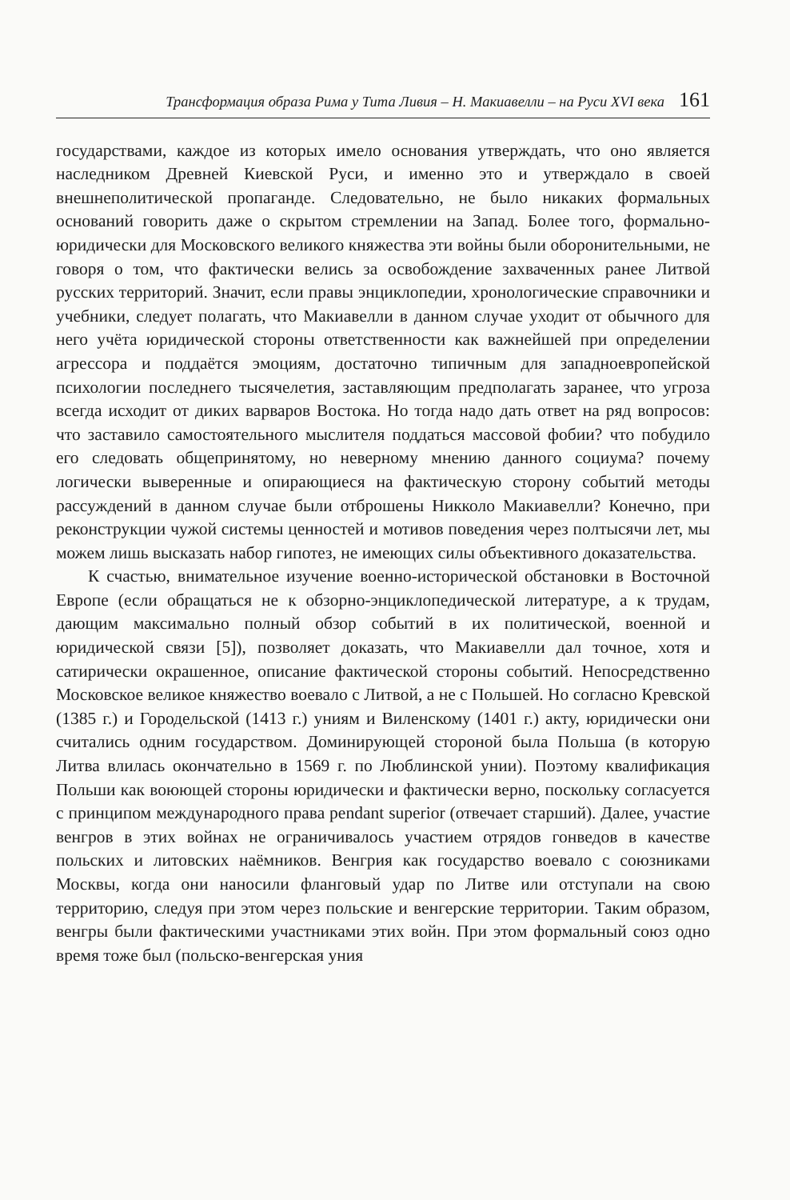Трансформация образа Рима у Тита Ливия – Н. Макиавелли – на Руси XVI века 161
государствами, каждое из которых имело основания утверждать, что оно является наследником Древней Киевской Руси, и именно это и утверждало в своей внешнеполитической пропаганде. Следовательно, не было никаких формальных оснований говорить даже о скрытом стремлении на Запад. Более того, формально-юридически для Московского великого княжества эти войны были оборонительными, не говоря о том, что фактически велись за освобождение захваченных ранее Литвой русских территорий. Значит, если правы энциклопедии, хронологические справочники и учебники, следует полагать, что Макиавелли в данном случае уходит от обычного для него учёта юридической стороны ответственности как важнейшей при определении агрессора и поддаётся эмоциям, достаточно типичным для западноевропейской психологии последнего тысячелетия, заставляющим предполагать заранее, что угроза всегда исходит от диких варваров Востока. Но тогда надо дать ответ на ряд вопросов: что заставило самостоятельного мыслителя поддаться массовой фобии? что побудило его следовать общепринятому, но неверному мнению данного социума? почему логически выверенные и опирающиеся на фактическую сторону событий методы рассуждений в данном случае были отброшены Никколо Макиавелли? Конечно, при реконструкции чужой системы ценностей и мотивов поведения через полтысячи лет, мы можем лишь высказать набор гипотез, не имеющих силы объективного доказательства.
К счастью, внимательное изучение военно-исторической обстановки в Восточной Европе (если обращаться не к обзорно-энциклопедической литературе, а к трудам, дающим максимально полный обзор событий в их политической, военной и юридической связи [5]), позволяет доказать, что Макиавелли дал точное, хотя и сатирически окрашенное, описание фактической стороны событий. Непосредственно Московское великое княжество воевало с Литвой, а не с Польшей. Но согласно Кревской (1385 г.) и Городельской (1413 г.) униям и Виленскому (1401 г.) акту, юридически они считались одним государством. Доминирующей стороной была Польша (в которую Литва влилась окончательно в 1569 г. по Люблинской унии). Поэтому квалификация Польши как воюющей стороны юридически и фактически верно, поскольку согласуется с принципом международного права pendant superior (отвечает старший). Далее, участие венгров в этих войнах не ограничивалось участием отрядов гонведов в качестве польских и литовских наёмников. Венгрия как государство воевало с союзниками Москвы, когда они наносили фланговый удар по Литве или отступали на свою территорию, следуя при этом через польские и венгерские территории. Таким образом, венгры были фактическими участниками этих войн. При этом формальный союз одно время тоже был (польско-венгерская уния